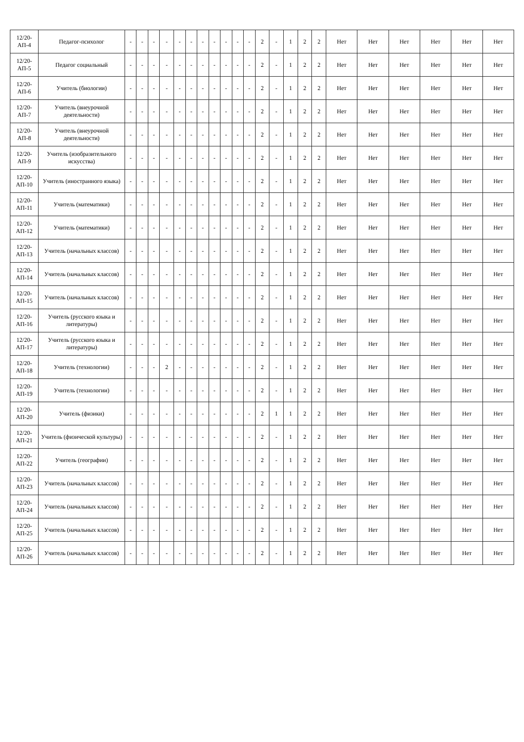| 12/20-АП-4 | Педагог-психолог | - | - | - | - | - | - | - | - | - | - | - | 2 | - | 1 | 2 | 2 | Нет | Нет | Нет | Нет | Нет | Нет |
| 12/20-АП-5 | Педагог социальный | - | - | - | - | - | - | - | - | - | - | - | 2 | - | 1 | 2 | 2 | Нет | Нет | Нет | Нет | Нет | Нет |
| 12/20-АП-6 | Учитель (биологии) | - | - | - | - | - | - | - | - | - | - | - | 2 | - | 1 | 2 | 2 | Нет | Нет | Нет | Нет | Нет | Нет |
| 12/20-АП-7 | Учитель (внеурочной деятельности) | - | - | - | - | - | - | - | - | - | - | - | 2 | - | 1 | 2 | 2 | Нет | Нет | Нет | Нет | Нет | Нет |
| 12/20-АП-8 | Учитель (внеурочной деятельности) | - | - | - | - | - | - | - | - | - | - | - | 2 | - | 1 | 2 | 2 | Нет | Нет | Нет | Нет | Нет | Нет |
| 12/20-АП-9 | Учитель (изобразительного искусства) | - | - | - | - | - | - | - | - | - | - | - | 2 | - | 1 | 2 | 2 | Нет | Нет | Нет | Нет | Нет | Нет |
| 12/20-АП-10 | Учитель (иностранного языка) | - | - | - | - | - | - | - | - | - | - | - | 2 | - | 1 | 2 | 2 | Нет | Нет | Нет | Нет | Нет | Нет |
| 12/20-АП-11 | Учитель (математики) | - | - | - | - | - | - | - | - | - | - | - | 2 | - | 1 | 2 | 2 | Нет | Нет | Нет | Нет | Нет | Нет |
| 12/20-АП-12 | Учитель (математики) | - | - | - | - | - | - | - | - | - | - | - | 2 | - | 1 | 2 | 2 | Нет | Нет | Нет | Нет | Нет | Нет |
| 12/20-АП-13 | Учитель (начальных классов) | - | - | - | - | - | - | - | - | - | - | - | 2 | - | 1 | 2 | 2 | Нет | Нет | Нет | Нет | Нет | Нет |
| 12/20-АП-14 | Учитель (начальных классов) | - | - | - | - | - | - | - | - | - | - | - | 2 | - | 1 | 2 | 2 | Нет | Нет | Нет | Нет | Нет | Нет |
| 12/20-АП-15 | Учитель (начальных классов) | - | - | - | - | - | - | - | - | - | - | - | 2 | - | 1 | 2 | 2 | Нет | Нет | Нет | Нет | Нет | Нет |
| 12/20-АП-16 | Учитель (русского языка и литературы) | - | - | - | - | - | - | - | - | - | - | - | 2 | - | 1 | 2 | 2 | Нет | Нет | Нет | Нет | Нет | Нет |
| 12/20-АП-17 | Учитель (русского языка и литературы) | - | - | - | - | - | - | - | - | - | - | - | 2 | - | 1 | 2 | 2 | Нет | Нет | Нет | Нет | Нет | Нет |
| 12/20-АП-18 | Учитель (технологии) | - | - | - | 2 | - | - | - | - | - | - | - | 2 | - | 1 | 2 | 2 | Нет | Нет | Нет | Нет | Нет | Нет |
| 12/20-АП-19 | Учитель (технологии) | - | - | - | - | - | - | - | - | - | - | - | 2 | - | 1 | 2 | 2 | Нет | Нет | Нет | Нет | Нет | Нет |
| 12/20-АП-20 | Учитель (физики) | - | - | - | - | - | - | - | - | - | - | - | 2 | 1 | 1 | 2 | 2 | Нет | Нет | Нет | Нет | Нет | Нет |
| 12/20-АП-21 | Учитель (физической культуры) | - | - | - | - | - | - | - | - | - | - | - | 2 | - | 1 | 2 | 2 | Нет | Нет | Нет | Нет | Нет | Нет |
| 12/20-АП-22 | Учитель (географии) | - | - | - | - | - | - | - | - | - | - | - | 2 | - | 1 | 2 | 2 | Нет | Нет | Нет | Нет | Нет | Нет |
| 12/20-АП-23 | Учитель (начальных классов) | - | - | - | - | - | - | - | - | - | - | - | 2 | - | 1 | 2 | 2 | Нет | Нет | Нет | Нет | Нет | Нет |
| 12/20-АП-24 | Учитель (начальных классов) | - | - | - | - | - | - | - | - | - | - | - | 2 | - | 1 | 2 | 2 | Нет | Нет | Нет | Нет | Нет | Нет |
| 12/20-АП-25 | Учитель (начальных классов) | - | - | - | - | - | - | - | - | - | - | - | 2 | - | 1 | 2 | 2 | Нет | Нет | Нет | Нет | Нет | Нет |
| 12/20-АП-26 | Учитель (начальных классов) | - | - | - | - | - | - | - | - | - | - | - | 2 | - | 1 | 2 | 2 | Нет | Нет | Нет | Нет | Нет | Нет |